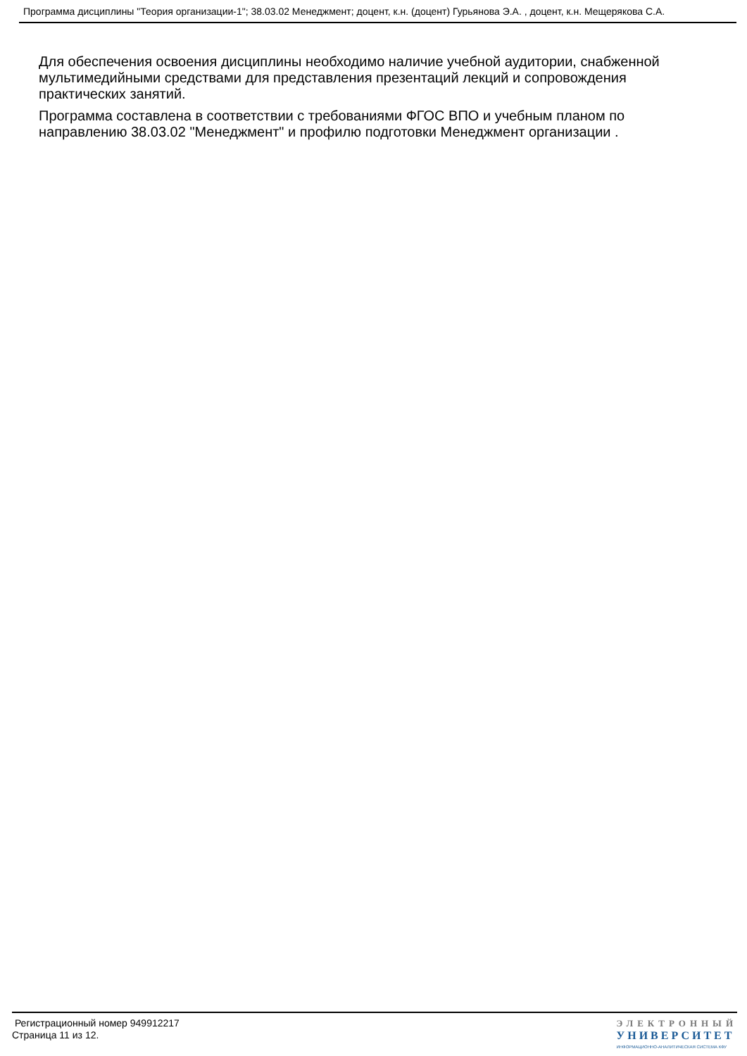Программа дисциплины "Теория организации-1"; 38.03.02 Менеджмент; доцент, к.н. (доцент) Гурьянова Э.А. , доцент, к.н. Мещерякова С.А.
Для обеспечения освоения дисциплины необходимо наличие учебной аудитории, снабженной мультимедийными средствами для представления презентаций лекций и сопровождения практических занятий.
Программа составлена в соответствии с требованиями ФГОС ВПО и учебным планом по направлению 38.03.02 "Менеджмент" и профилю подготовки Менеджмент организации .
Регистрационный номер 949912217
Страница 11 из 12.
ЭЛЕКТРОННЫЙ
УНИВЕРСИТЕТ
ИНФОРМАЦИОННО-АНАЛИТИЧЕСКАЯ СИСТЕМА КФУ